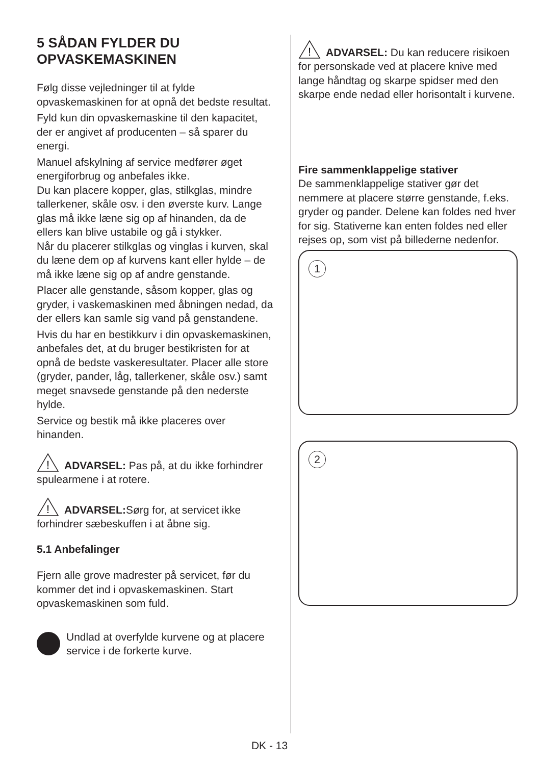5 SÅDAN FYLDER DU OPVASKEMASKINEN
Følg disse vejledninger til at fylde opvaskemaskinen for at opnå det bedste resultat.
Fyld kun din opvaskemaskine til den kapacitet, der er angivet af producenten – så sparer du energi.
Manuel afskylning af service medfører øget energiforbrug og anbefales ikke.
Du kan placere kopper, glas, stilkglas, mindre tallerkener, skåle osv. i den øverste kurv. Lange glas må ikke læne sig op af hinanden, da de ellers kan blive ustabile og gå i stykker.
Når du placerer stilkglas og vinglas i kurven, skal du læne dem op af kurvens kant eller hylde – de må ikke læne sig op af andre genstande.
Placer alle genstande, såsom kopper, glas og gryder, i vaskemaskinen med åbningen nedad, da der ellers kan samle sig vand på genstandene.
Hvis du har en bestikkurv i din opvaskemaskinen, anbefales det, at du bruger bestikristen for at opnå de bedste vaskeresultater. Placer alle store (gryder, pander, låg, tallerkener, skåle osv.) samt meget snavsede genstande på den nederste hylde.
Service og bestik må ikke placeres over hinanden.
!
ADVARSEL: Pas på, at du ikke forhindrer spulearmene i at rotere.
!
ADVARSEL: Sørg for, at servicet ikke forhindrer sæbeskuffen i at åbne sig.
5.1 Anbefalinger
Fjern alle grove madrester på servicet, før du kommer det ind i opvaskemaskinen. Start opvaskemaskinen som fuld.
Undlad at overfylde kurvene og at placere service i de forkerte kurve.
!
ADVARSEL: Du kan reducere risikoen for personskade ved at placere knive med lange håndtag og skarpe spidser med den skarpe ende nedad eller horisontalt i kurvene.
Fire sammenklappelige stativer
De sammenklappelige stativer gør det nemmere at placere større genstande, f.eks. gryder og pander. Delene kan foldes ned hver for sig. Stativerne kan enten foldes ned eller rejses op, som vist på billederne nedenfor.
1
2
DK - 13